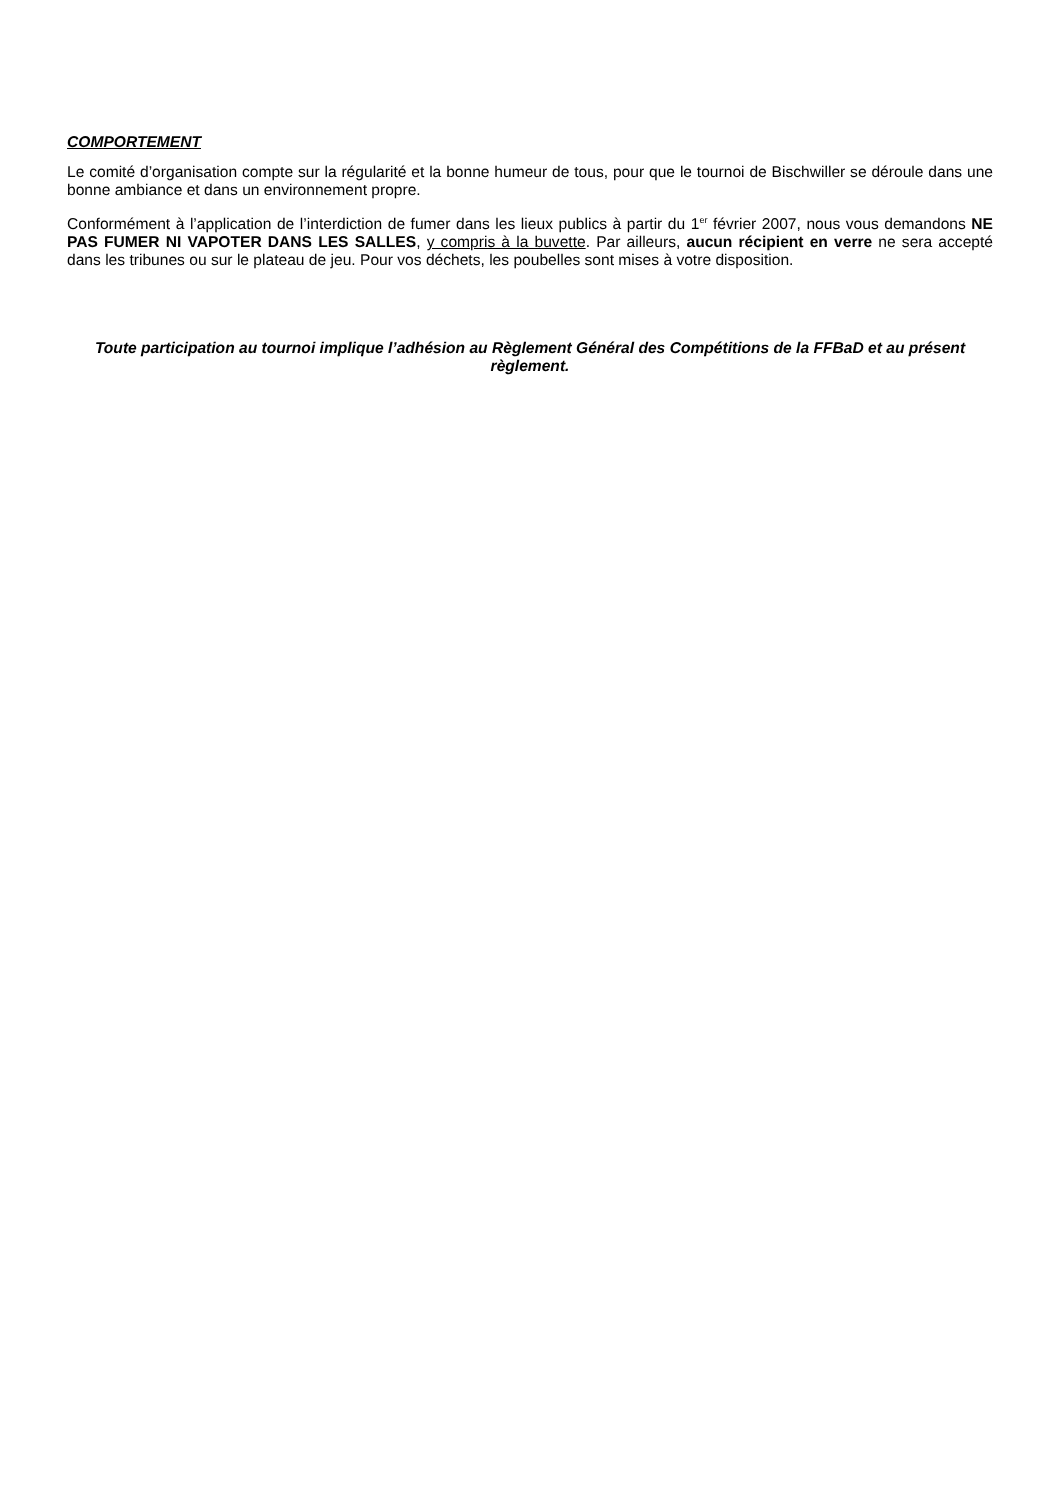COMPORTEMENT
Le comité d’organisation compte sur la régularité et la bonne humeur de tous, pour que le tournoi de Bischwiller se déroule dans une bonne ambiance et dans un environnement propre.
Conformément à l’application de l’interdiction de fumer dans les lieux publics à partir du 1<sup>er</sup> février 2007, nous vous demandons NE PAS FUMER NI VAPOTER DANS LES SALLES, y compris à la buvette. Par ailleurs, aucun récipient en verre ne sera accepté dans les tribunes ou sur le plateau de jeu. Pour vos déchets, les poubelles sont mises à votre disposition.
Toute participation au tournoi implique l’adhésion au Règlement Général des Compétitions de la FFBaD et au présent règlement.